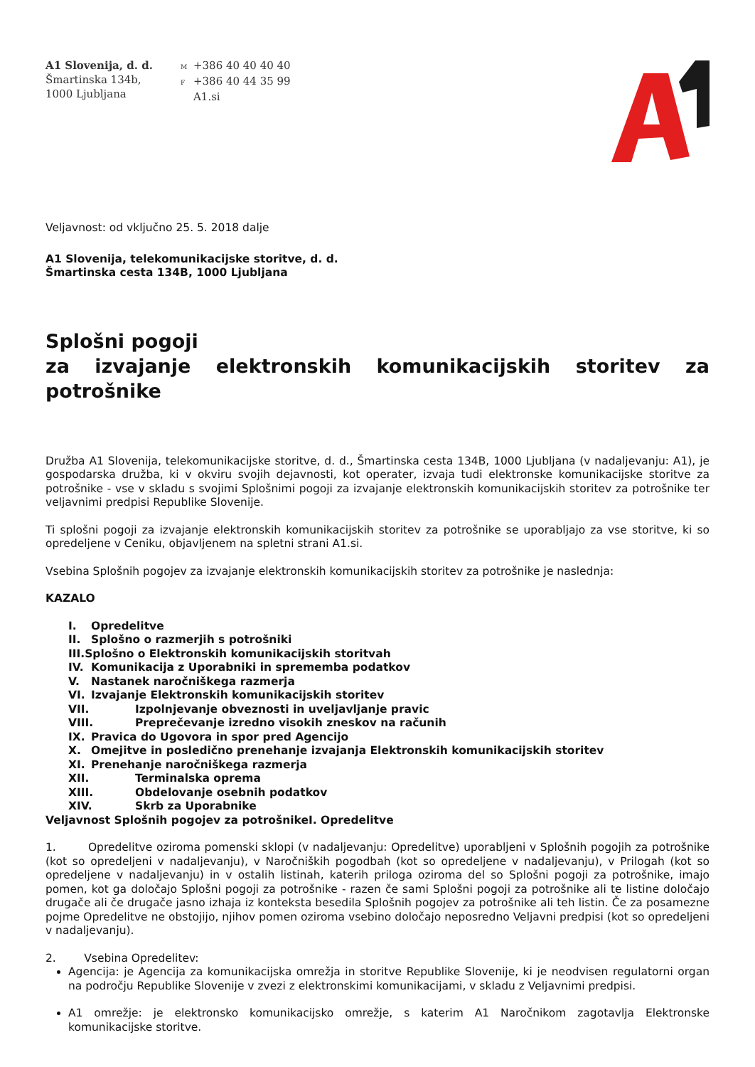A1 Slovenija, d. d.
Šmartinska 134b,
1000 Ljubljana
M +386 40 40 40 40
F +386 40 44 35 99
A1.si
Veljavnost: od vključno 25. 5. 2018 dalje
A1 Slovenija, telekomunikacijske storitve, d. d.
Šmartinska cesta 134B, 1000 Ljubljana
Splošni pogoji
za izvajanje elektronskih komunikacijskih storitev za potrošnike
Družba A1 Slovenija, telekomunikacijske storitve, d. d., Šmartinska cesta 134B, 1000 Ljubljana (v nadaljevanju: A1), je gospodarska družba, ki v okviru svojih dejavnosti, kot operater, izvaja tudi elektronske komunikacijske storitve za potrošnike - vse v skladu s svojimi Splošnimi pogoji za izvajanje elektronskih komunikacijskih storitev za potrošnike ter veljavnimi predpisi Republike Slovenije.
Ti splošni pogoji za izvajanje elektronskih komunikacijskih storitev za potrošnike se uporabljajo za vse storitve, ki so opredeljene v Ceniku, objavljenem na spletni strani A1.si.
Vsebina Splošnih pogojev za izvajanje elektronskih komunikacijskih storitev za potrošnike je naslednja:
KAZALO
I. Opredelitve
II. Splošno o razmerjih s potrošniki
III.Splošno o Elektronskih komunikacijskih storitvah
IV. Komunikacija z Uporabniki in sprememba podatkov
V. Nastanek naročniškega razmerja
VI. Izvajanje Elektronskih komunikacijskih storitev
VII. Izpolnjevanje obveznosti in uveljavljanje pravic
VIII. Preprečevanje izredno visokih zneskov na računih
IX. Pravica do Ugovora in spor pred Agencijo
X. Omejitve in posledično prenehanje izvajanja Elektronskih komunikacijskih storitev
XI. Prenehanje naročniškega razmerja
XII. Terminalska oprema
XIII. Obdelovanje osebnih podatkov
XIV. Skrb za Uporabnike
Veljavnost Splošnih pogojev za potrošnikeI. Opredelitve
1. Opredelitve oziroma pomenski sklopi (v nadaljevanju: Opredelitve) uporabljeni v Splošnih pogojih za potrošnike (kot so opredeljeni v nadaljevanju), v Naročniških pogodbah (kot so opredeljene v nadaljevanju), v Prilogah (kot so opredeljene v nadaljevanju) in v ostalih listinah, katerih priloga oziroma del so Splošni pogoji za potrošnike, imajo pomen, kot ga določajo Splošni pogoji za potrošnike - razen če sami Splošni pogoji za potrošnike ali te listine določajo drugače ali če drugače jasno izhaja iz konteksta besedila Splošnih pogojev za potrošnike ali teh listin. Če za posamezne pojme Opredelitve ne obstojijo, njihov pomen oziroma vsebino določajo neposredno Veljavni predpisi (kot so opredeljeni v nadaljevanju).
2. Vsebina Opredelitev:
Agencija: je Agencija za komunikacijska omrežja in storitve Republike Slovenije, ki je neodvisen regulatorni organ na področju Republike Slovenije v zvezi z elektronskimi komunikacijami, v skladu z Veljavnimi predpisi.
A1 omrežje: je elektronsko komunikacijsko omrežje, s katerim A1 Naročnikom zagotavlja Elektronske komunikacijske storitve.